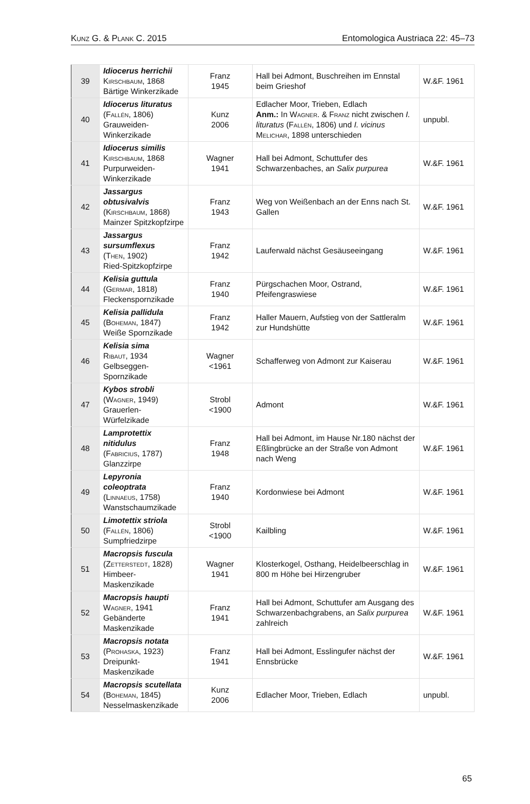Kunz G. & Plank C. 2015 Entomologica Austriaca 22: 45–73
| 39 | Idiocerus herrichii Kirschbaum , 1868 Bärtige Winkerzikade | Franz 1945 | Hall bei Admont, Buschreihen im Ennstal beim Grieshof | W.&F. 1961 |
| 40 | Idiocerus lituratus ( Fallén , 1806) Grauweiden-Winkerzikade | Kunz 2006 | Edlacher Moor, Trieben, Edlach Anm.: In Wagner . & Franz nicht zwischen I. lituratus ( Fallén , 1806) und I. vicinus Melichar , 1898 unterschieden | unpubl. |
| 41 | Idiocerus similis Kirschbaum , 1868 Purpurweiden-Winkerzikade | Wagner 1941 | Hall bei Admont, Schuttufer des Schwarzenbaches, an Salix purpurea | W.&F. 1961 |
| 42 | Jassargus obtusivalvis ( Kirschbaum , 1868) Mainzer Spitzkopfzirpe | Franz 1943 | Weg von Weißenbach an der Enns nach St. Gallen | W.&F. 1961 |
| 43 | Jassargus sursumflexus ( Then , 1902) Ried-Spitzkopfzirpe | Franz 1942 | Lauferwald nächst Gesäuseeingang | W.&F. 1961 |
| 44 | Kelisia guttula ( Germar , 1818) Fleckenspornzikade | Franz 1940 | Pürgschachen Moor, Ostrand, Pfeifengraswiese | W.&F. 1961 |
| 45 | Kelisia pallidula ( Boheman , 1847) Weiße Spornzikade | Franz 1942 | Haller Mauern, Aufstieg von der Sattleralm zur Hundshütte | W.&F. 1961 |
| 46 | Kelisia sima Ribaut , 1934 Gelbseggen-Spornzikade | Wagner <1961 | Schafferweg von Admont zur Kaiserau | W.&F. 1961 |
| 47 | Kybos strobli ( Wagner , 1949) Grauerlen-Würfelzikade | Strobl <1900 | Admont | W.&F. 1961 |
| 48 | Lamprotettix nitidulus ( Fabricius , 1787) Glanzzirpe | Franz 1948 | Hall bei Admont, im Hause Nr.180 nächst der Eßlingbrücke an der Straße von Admont nach Weng | W.&F. 1961 |
| 49 | Lepyronia coleoptrata ( Linnaeus , 1758) Wanstschaumzikade | Franz 1940 | Kordonwiese bei Admont | W.&F. 1961 |
| 50 | Limotettix striola ( Fallén , 1806) Sumpfriedzirpe | Strobl <1900 | Kailbling | W.&F. 1961 |
| 51 | Macropsis fuscula ( Zetterstedt , 1828) Himbeer-Maskenzikade | Wagner 1941 | Klosterkogel, Osthang, Heidelbeerschlag in 800 m Höhe bei Hirzengruber | W.&F. 1961 |
| 52 | Macropsis haupti Wagner , 1941 Gebänderte Maskenzikade | Franz 1941 | Hall bei Admont, Schuttufer am Ausgang des Schwarzenbachgrabens, an Salix purpurea zahlreich | W.&F. 1961 |
| 53 | Macropsis notata ( Prohaska , 1923) Dreipunkt-Maskenzikade | Franz 1941 | Hall bei Admont, Esslingufer nächst der Ennsbrücke | W.&F. 1961 |
| 54 | Macropsis scutellata ( Boheman , 1845) Nesselmaskenzikade | Kunz 2006 | Edlacher Moor, Trieben, Edlach | unpubl. |
65